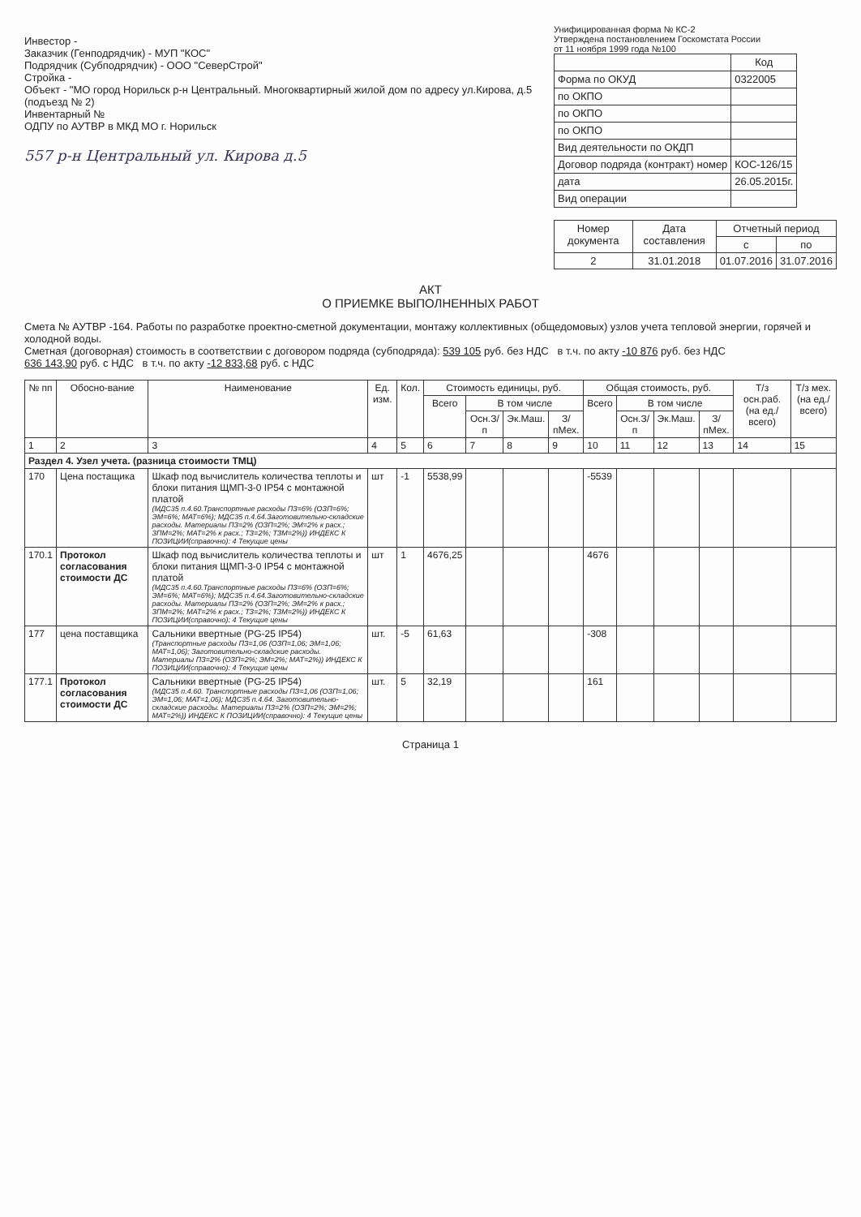Инвестор -
Заказчик (Генподрядчик) - МУП "КОС"
Подрядчик (Субподрядчик) - ООО "СеверСтрой"
Стройка -
Объект - "МО город Норильск р-н Центральный. Многоквартирный жилой дом по адресу ул.Кирова, д.5 (подъезд № 2)
Инвентарный №
ОДПУ по АУТВР в МКД МО г. Норильск
557 р-н Центральный ул. Кирова д.5
Унифицированная форма № КС-2
Утверждена постановлением Госкомстата России
от 11 ноября 1999 года №100
| | Код |
| Форма по ОКУД | 0322005 |
| по ОКПО | |
| по ОКПО | |
| по ОКПО | |
| Вид деятельности по ОКДП | |
| Договор подряда (контракт) номер | КОС-126/15 |
| дата | 26.05.2015г. |
| Вид операции | |
| Номер документа | Дата составления | Отчетный период | |
| --- | --- | --- | --- |
| | | с | по |
| 2 | 31.01.2018 | 01.07.2016 | 31.07.2016 |
АКТ
О ПРИЕМКЕ ВЫПОЛНЕННЫХ РАБОТ
Смета № АУТВР -164. Работы по разработке проектно-сметной документации, монтажу коллективных (общедомовых) узлов учета тепловой энергии, горячей и холодной воды.
Сметная (договорная) стоимость в соответствии с договором подряда (субподряда): 539 105 руб. без НДС в т.ч. по акту -10 876 руб. без НДС
636 143,90 руб. с НДС в т.ч. по акту -12 833,68 руб. с НДС
| № пп | Обосно-вание | Наименование | Ед. изм. | Кол. | Стоимость единицы, руб. | | | | Общая стоимость, руб. | | | | Т/з осн.раб. (на ед./ всего) | Т/з мех. (на ед./ всего) |
| --- | --- | --- | --- | --- | --- | --- | --- | --- | --- | --- | --- | --- | --- | --- |
| | | | | | Всего | В том числе | | | Всего | В том числе | | | | |
| | | | | | | Осн.З/п | Эк.Маш. | З/пМех. | | Осн.З/п | Эк.Маш. | З/пМех. | | |
| 1 | 2 | 3 | 4 | 5 | 6 | 7 | 8 | 9 | 10 | 11 | 12 | 13 | 14 | 15 |
| Раздел 4. Узел учета. (разница стоимости ТМЦ) | | | | | | | | | | | | | | |
| 170 | Цена постащика | Шкаф под вычислитель количества теплоты и блоки питания ЩМП-3-0 IP54 с монтажной платой (МДС35 п.4.60.Транспортные расходы ПЗ=6% (ОЗП=6%; ЭМ=6%; МАТ=6%); МДС35 п.4.64.Заготовительно-складские расходы. Материалы ПЗ=2% (ОЗП=2%; ЭМ=2% к расх.; ЗПМ=2%; МАТ=2% к расх.; ТЗ=2%; ТЗМ=2%)) ИНДЕКС К ПОЗИЦИИ(справочно): 4 Текущие цены | шт | -1 | 5538,99 | | | | -5539 | | | | | |
| 170.1 | Протокол согласования стоимости ДС | Шкаф под вычислитель количества теплоты и блоки питания ЩМП-3-0 IP54 с монтажной платой (МДС35 п.4.60.Транспортные расходы ПЗ=6% (ОЗП=6%; ЭМ=6%; МАТ=6%); МДС35 п.4.64.Заготовительно-складские расходы. Материалы ПЗ=2% (ОЗП=2%; ЭМ=2% к расх.; ЗПМ=2%; МАТ=2% к расх.; ТЗ=2%; ТЗМ=2%)) ИНДЕКС К ПОЗИЦИИ(справочно): 4 Текущие цены | шт | 1 | 4676,25 | | | | 4676 | | | | | |
| 177 | цена поставщика | Сальники ввертные (PG-25 IP54) (Транспортные расходы ПЗ=1,06 (ОЗП=1,06; ЭМ=1,06; МАТ=1,06); Заготовительно-складские расходы. Материалы ПЗ=2% (ОЗП=2%; ЭМ=2%; МАТ=2%)) ИНДЕКС К ПОЗИЦИИ(справочно): 4 Текущие цены | шт. | -5 | 61,63 | | | | -308 | | | | | |
| 177.1 | Протокол согласования стоимости ДС | Сальники ввертные (PG-25 IP54) (МДС35 п.4.60. Транспортные расходы ПЗ=1,06 (ОЗП=1,06; ЭМ=1,06; МАТ=1,06); МДС35 п.4.64. Заготовительно-складские расходы. Материалы ПЗ=2% (ОЗП=2%; ЭМ=2%; МАТ=2%)) ИНДЕКС К ПОЗИЦИИ(справочно): 4 Текущие цены | шт. | 5 | 32,19 | | | | 161 | | | | | |
Страница 1